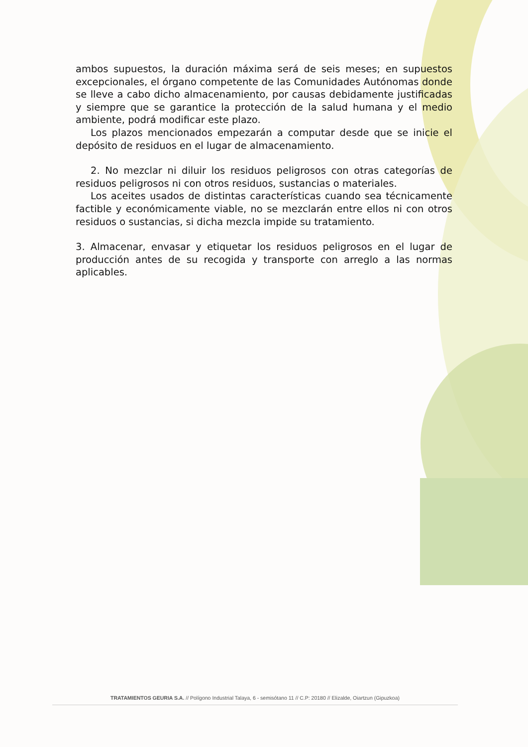ambos supuestos, la duración máxima será de seis meses; en supuestos excepcionales, el órgano competente de las Comunidades Autónomas donde se lleve a cabo dicho almacenamiento, por causas debidamente justificadas y siempre que se garantice la protección de la salud humana y el medio ambiente, podrá modificar este plazo.
Los plazos mencionados empezarán a computar desde que se inicie el depósito de residuos en el lugar de almacenamiento.
2. No mezclar ni diluir los residuos peligrosos con otras categorías de residuos peligrosos ni con otros residuos, sustancias o materiales.
Los aceites usados de distintas características cuando sea técnicamente factible y económicamente viable, no se mezclarán entre ellos ni con otros residuos o sustancias, si dicha mezcla impide su tratamiento.
3. Almacenar, envasar y etiquetar los residuos peligrosos en el lugar de producción antes de su recogida y transporte con arreglo a las normas aplicables.
TRATAMIENTOS GEURIA S.A. // Polígono Industrial Talaya, 6 - semisótano 11 // C.P: 20180 // Elizalde, Oiartzun (Gipuzkoa)